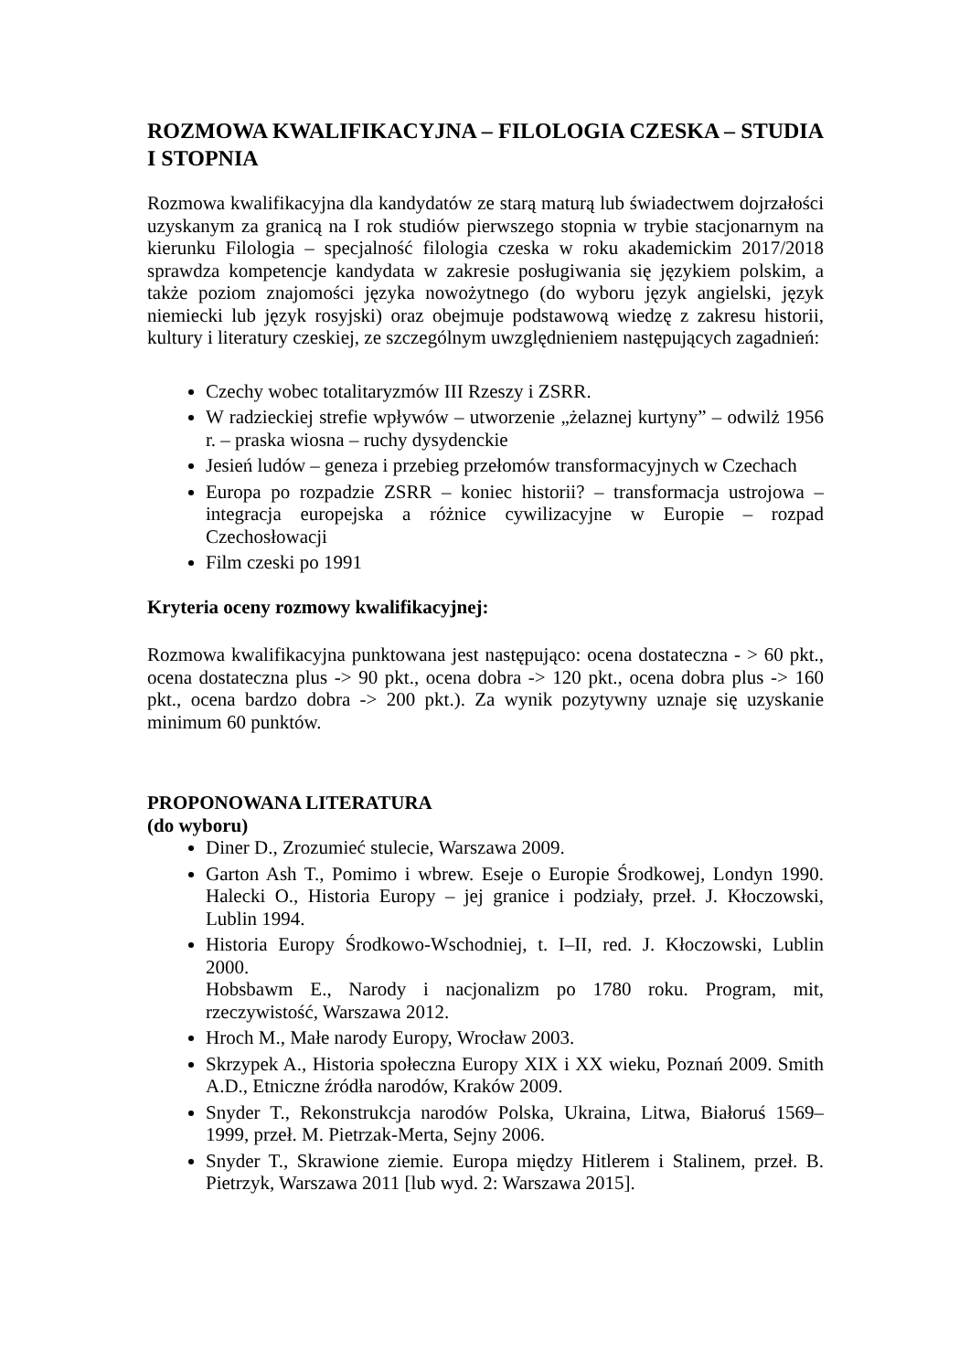ROZMOWA KWALIFIKACYJNA – FILOLOGIA CZESKA – STUDIA I STOPNIA
Rozmowa kwalifikacyjna dla kandydatów ze starą maturą lub świadectwem dojrzałości uzyskanym za granicą na I rok studiów pierwszego stopnia w trybie stacjonarnym na kierunku Filologia – specjalność filologia czeska w roku akademickim 2017/2018 sprawdza kompetencje kandydata w zakresie posługiwania się językiem polskim, a także poziom znajomości języka nowożytnego (do wyboru język angielski, język niemiecki lub język rosyjski) oraz obejmuje podstawową wiedzę z zakresu historii, kultury i literatury czeskiej, ze szczególnym uwzględnieniem następujących zagadnień:
Czechy wobec totalitaryzmów III Rzeszy i ZSRR.
W radzieckiej strefie wpływów – utworzenie „żelaznej kurtyny” – odwilż 1956 r. – praska wiosna – ruchy dysydenckie
Jesień ludów – geneza i przebieg przełomów transformacyjnych w Czechach
Europa po rozpadzie ZSRR – koniec historii? – transformacja ustrojowa – integracja europejska a różnice cywilizacyjne w Europie – rozpad Czechosłowacji
Film czeski po 1991
Kryteria oceny rozmowy kwalifikacyjnej:
Rozmowa kwalifikacyjna punktowana jest następująco: ocena dostateczna - > 60 pkt., ocena dostateczna plus -> 90 pkt., ocena dobra -> 120 pkt., ocena dobra plus -> 160 pkt., ocena bardzo dobra -> 200 pkt.). Za wynik pozytywny uznaje się uzyskanie minimum 60 punktów.
PROPONOWANA LITERATURA
(do wyboru)
Diner D., Zrozumieć stulecie, Warszawa 2009.
Garton Ash T., Pomimo i wbrew. Eseje o Europie Środkowej, Londyn 1990. Halecki O., Historia Europy – jej granice i podziały, przeł. J. Kłoczowski, Lublin 1994.
Historia Europy Środkowo-Wschodniej, t. I–II, red. J. Kłoczowski, Lublin 2000.
Hobsbawm E., Narody i nacjonalizm po 1780 roku. Program, mit, rzeczywistość, Warszawa 2012.
Hroch M., Małe narody Europy, Wrocław 2003.
Skrzypek A., Historia społeczna Europy XIX i XX wieku, Poznań 2009. Smith A.D., Etniczne źródła narodów, Kraków 2009.
Snyder T., Rekonstrukcja narodów Polska, Ukraina, Litwa, Białoruś 1569–1999, przeł. M. Pietrzak-Merta, Sejny 2006.
Snyder T., Skrawione ziemie. Europa między Hitlerem i Stalinem, przeł. B. Pietrzyk, Warszawa 2011 [lub wyd. 2: Warszawa 2015].